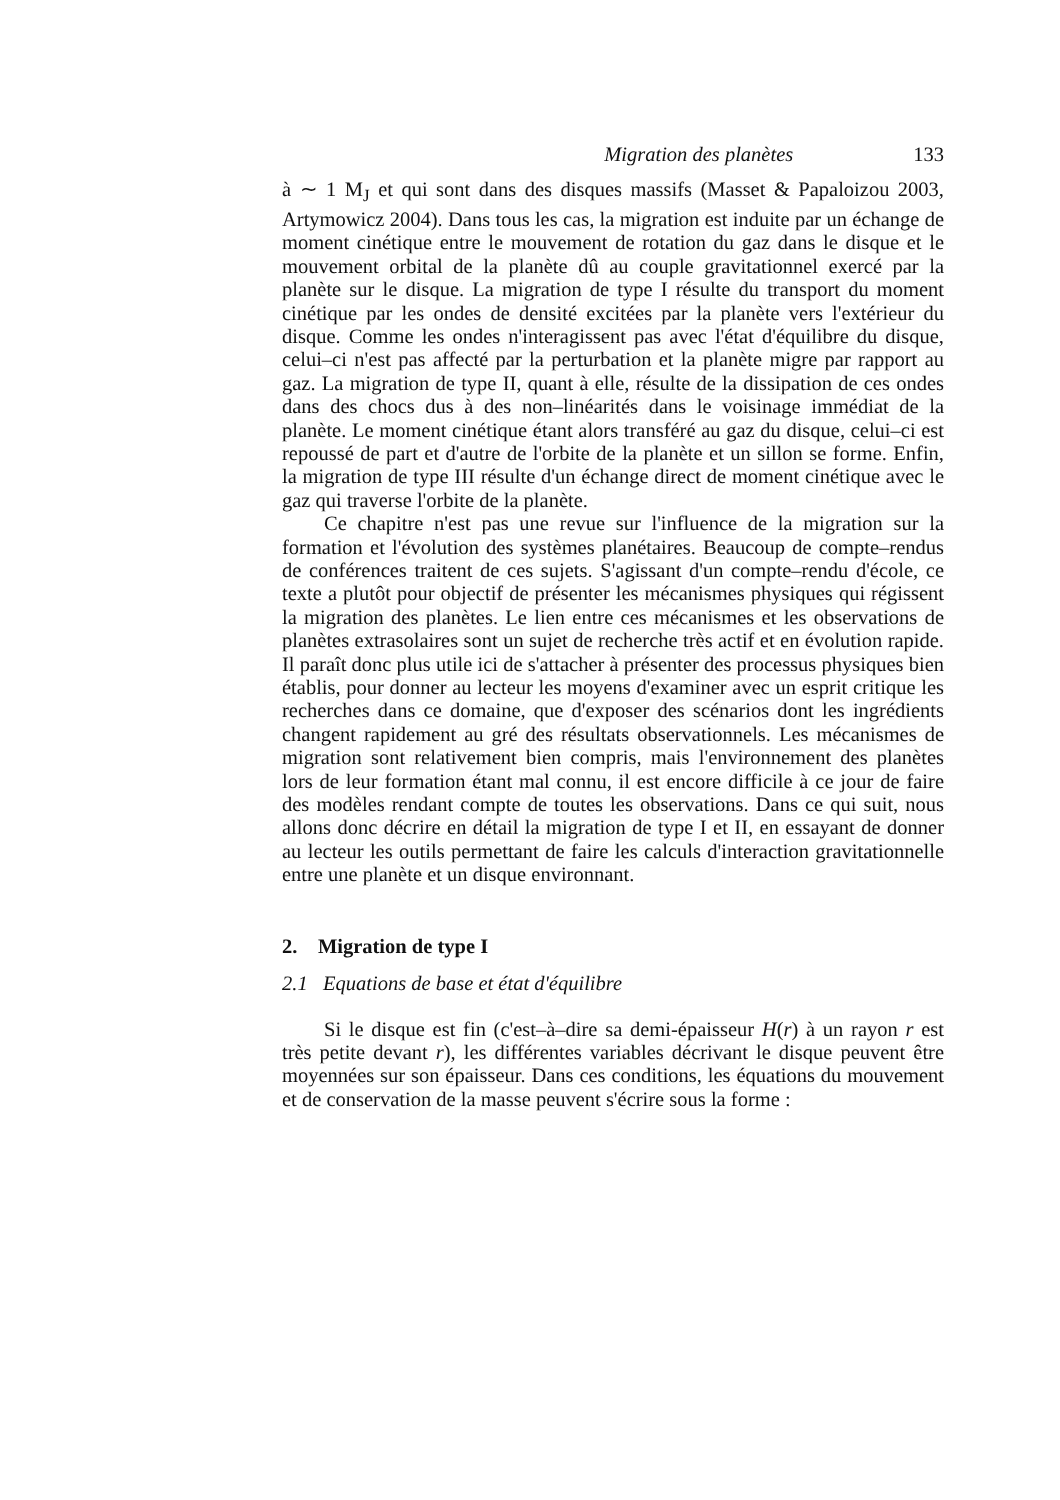Migration des planètes 133
à ∼ 1 M<sub>J</sub> et qui sont dans des disques massifs (Masset & Papaloizou 2003, Artymowicz 2004). Dans tous les cas, la migration est induite par un échange de moment cinétique entre le mouvement de rotation du gaz dans le disque et le mouvement orbital de la planète dû au couple gravitationnel exercé par la planète sur le disque. La migration de type I résulte du transport du moment cinétique par les ondes de densité excitées par la planète vers l'extérieur du disque. Comme les ondes n'interagissent pas avec l'état d'équilibre du disque, celui–ci n'est pas affecté par la perturbation et la planète migre par rapport au gaz. La migration de type II, quant à elle, résulte de la dissipation de ces ondes dans des chocs dus à des non–linéarités dans le voisinage immédiat de la planète. Le moment cinétique étant alors transféré au gaz du disque, celui–ci est repoussé de part et d'autre de l'orbite de la planète et un sillon se forme. Enfin, la migration de type III résulte d'un échange direct de moment cinétique avec le gaz qui traverse l'orbite de la planète.
Ce chapitre n'est pas une revue sur l'influence de la migration sur la formation et l'évolution des systèmes planétaires. Beaucoup de compte–rendus de conférences traitent de ces sujets. S'agissant d'un compte–rendu d'école, ce texte a plutôt pour objectif de présenter les mécanismes physiques qui régissent la migration des planètes. Le lien entre ces mécanismes et les observations de planètes extrasolaires sont un sujet de recherche très actif et en évolution rapide. Il paraît donc plus utile ici de s'attacher à présenter des processus physiques bien établis, pour donner au lecteur les moyens d'examiner avec un esprit critique les recherches dans ce domaine, que d'exposer des scénarios dont les ingrédients changent rapidement au gré des résultats observationnels. Les mécanismes de migration sont relativement bien compris, mais l'environnement des planètes lors de leur formation étant mal connu, il est encore difficile à ce jour de faire des modèles rendant compte de toutes les observations. Dans ce qui suit, nous allons donc décrire en détail la migration de type I et II, en essayant de donner au lecteur les outils permettant de faire les calculs d'interaction gravitationnelle entre une planète et un disque environnant.
2. Migration de type I
2.1 Equations de base et état d'équilibre
Si le disque est fin (c'est–à–dire sa demi-épaisseur H(r) à un rayon r est très petite devant r), les différentes variables décrivant le disque peuvent être moyennées sur son épaisseur. Dans ces conditions, les équations du mouvement et de conservation de la masse peuvent s'écrire sous la forme :